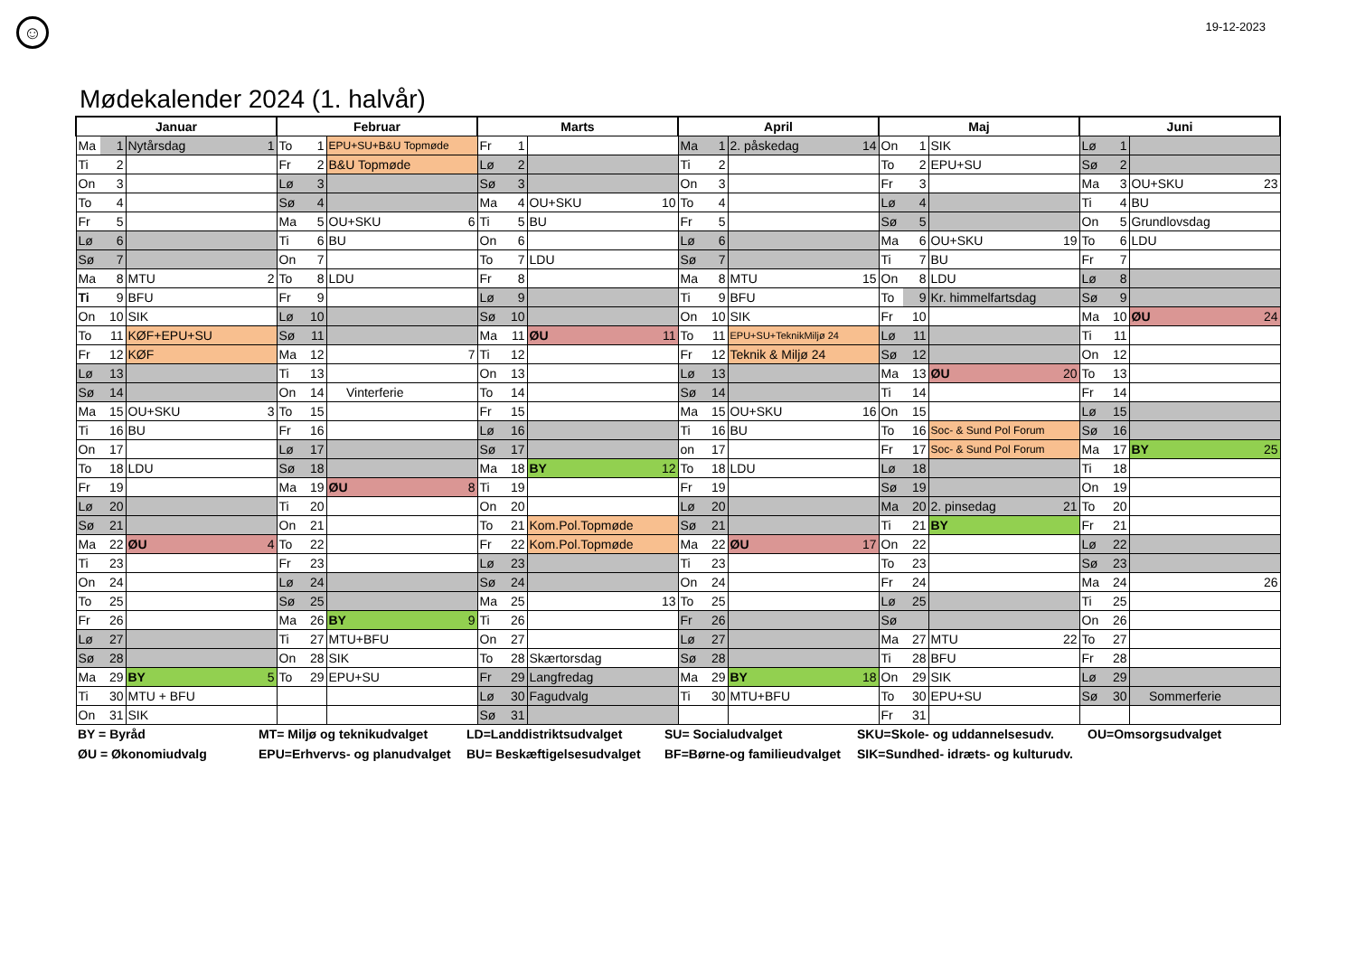☺
19-12-2023
Mødekalender 2024 (1. halvår)
| Januar | | | Februar | | | Marts | | | April | | | Maj | | | Juni | | |
| --- | --- | --- | --- | --- | --- | --- | --- | --- | --- | --- | --- | --- | --- | --- | --- | --- | --- |
| Ma | 1 | Nytårsdag 1 | To | 1 | EPU+SU+B&U Topmøde | Fr | 1 | | Ma | 1 | 2. påskedag 14 | On | 1 | SIK | Lø | 1 | |
| Ti | 2 | | Fr | 2 | B&U Topmøde | Lø | 2 | | Ti | 2 | | To | 2 | EPU+SU | Sø | 2 | |
| On | 3 | | Lø | 3 | | Sø | 3 | | On | 3 | | Fr | 3 | | Ma | 3 | OU+SKU 23 |
| To | 4 | | Sø | 4 | | Ma | 4 | OU+SKU 10 | To | 4 | | Lø | 4 | | Ti | 4 | BU |
| Fr | 5 | | Ma | 5 | OU+SKU 6 | Ti | 5 | BU | Fr | 5 | | Sø | 5 | | On | 5 | Grundlovsdag |
| Lø | 6 | | Ti | 6 | BU | On | 6 | | Lø | 6 | | Ma | 6 | OU+SKU 19 | To | 6 | LDU |
| Sø | 7 | | On | 7 | | To | 7 | LDU | Sø | 7 | | Ti | 7 | BU | Fr | 7 | |
| Ma | 8 | MTU 2 | To | 8 | LDU | Fr | 8 | | Ma | 8 | MTU 15 | On | 8 | LDU | Lø | 8 | |
| Ti | 9 | BFU | Fr | 9 | | Lø | 9 | | Ti | 9 | BFU | To | 9 | Kr. himmelfartsdag | Sø | 9 | |
| On | 10 | SIK | Lø | 10 | | Sø | 10 | | On | 10 | SIK | Fr | 10 | | Ma | 10 | ØU 24 |
| To | 11 | KØF+EPU+SU | Sø | 11 | | Ma | 11 | ØU 11 | To | 11 | EPU+SU+TeknikMiljø 24 | Lø | 11 | | Ti | 11 | |
| Fr | 12 | KØF | Ma | 12 | 7 | Ti | 12 | | Fr | 12 | Teknik & Miljø 24 | Sø | 12 | | On | 12 | |
| Lø | 13 | | Ti | 13 | | On | 13 | | Lø | 13 | | Ma | 13 | ØU 20 | To | 13 | |
| Sø | 14 | | On | 14 | Vinterferie | To | 14 | | Sø | 14 | | Ti | 14 | | Fr | 14 | |
| Ma | 15 | OU+SKU 3 | To | 15 | | Fr | 15 | | Ma | 15 | OU+SKU 16 | On | 15 | | Lø | 15 | |
| Ti | 16 | BU | Fr | 16 | | Lø | 16 | | Ti | 16 | BU | To | 16 | Soc- & Sund Pol Forum | Sø | 16 | |
| On | 17 | | Lø | 17 | | Sø | 17 | | on | 17 | | Fr | 17 | Soc- & Sund Pol Forum | Ma | 17 | BY 25 |
| To | 18 | LDU | Sø | 18 | | Ma | 18 | BY 12 | To | 18 | LDU | Lø | 18 | | Ti | 18 | |
| Fr | 19 | | Ma | 19 | ØU 8 | Ti | 19 | | Fr | 19 | | Sø | 19 | | On | 19 | |
| Lø | 20 | | Ti | 20 | | On | 20 | | Lø | 20 | | Ma | 20 | 2. pinsedag 21 | To | 20 | |
| Sø | 21 | | On | 21 | | To | 21 | Kom.Pol.Topmøde | Sø | 21 | | Ti | 21 | BY | Fr | 21 | |
| Ma | 22 | ØU 4 | To | 22 | | Fr | 22 | Kom.Pol.Topmøde | Ma | 22 | ØU 17 | On | 22 | | Lø | 22 | |
| Ti | 23 | | Fr | 23 | | Lø | 23 | | Ti | 23 | | To | 23 | | Sø | 23 | |
| On | 24 | | Lø | 24 | | Sø | 24 | | On | 24 | | Fr | 24 | | Ma | 24 | 26 |
| To | 25 | | Sø | 25 | | Ma | 25 | 13 | To | 25 | | Lø | 25 | | Ti | 25 | |
| Fr | 26 | | Ma | 26 | BY 9 | Ti | 26 | | Fr | 26 | | Sø | | | On | 26 | |
| Lø | 27 | | Ti | 27 | MTU+BFU | On | 27 | | Lø | 27 | | Ma | 27 | MTU 22 | To | 27 | |
| Sø | 28 | | On | 28 | SIK | To | 28 | Skærtorsdag | Sø | 28 | | Ti | 28 | BFU | Fr | 28 | |
| Ma | 29 | BY 5 | To | 29 | EPU+SU | Fr | 29 | Langfredag | Ma | 29 | BY 18 | On | 29 | SIK | Lø | 29 | |
| Ti | 30 | MTU + BFU | | | | Lø | 30 | Fagudvalg | Ti | 30 | MTU+BFU | To | 30 | EPU+SU | Sø | 30 | Sommerferie |
| On | 31 | SIK | | | | Sø | 31 | | | | | Fr | 31 | | | | |
BY = Byråd
MT= Miljø og teknikudvalget
LD=Landdistriktsudvalget
SU= Socialudvalget
SKU=Skole- og uddannelsesudv.
OU=Omsorgsudvalget
ØU = Økonomiudvalg
EPU=Erhvervs- og planudvalget
BU= Beskæftigelsesudvalget
BF=Børne-og familieudvalget
SIK=Sundhed- idræts- og kulturudv.